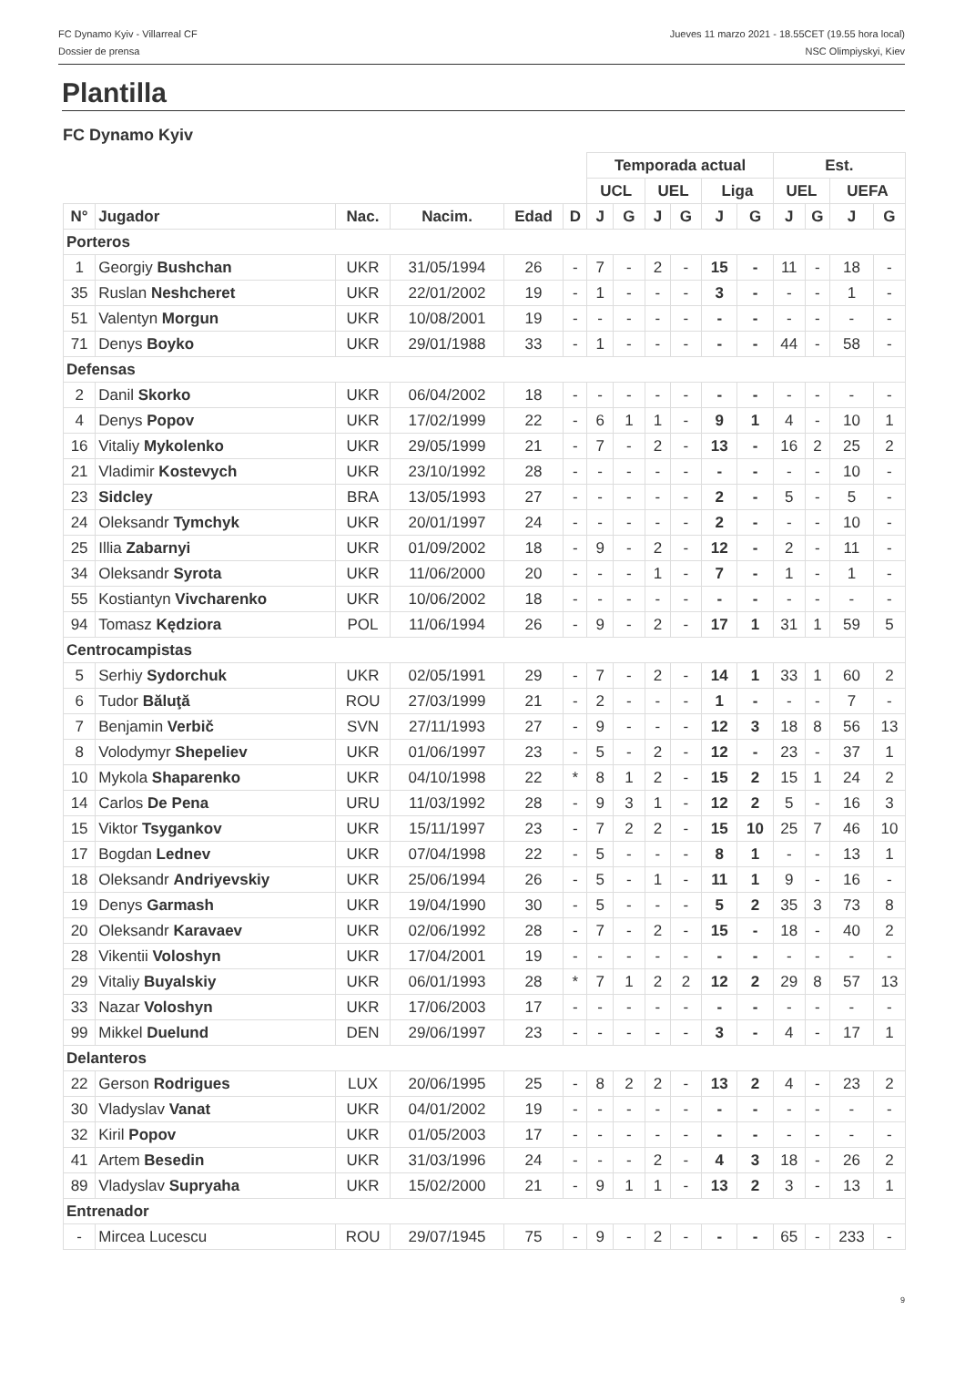FC Dynamo Kyiv - Villarreal CF
Dossier de prensa
Jueves 11 marzo 2021 - 18.55CET (19.55 hora local)
NSC Olimpiyskyi, Kiev
Plantilla
FC Dynamo Kyiv
| | | | | | | Temporada actual | | | | | | Est. | | | |
| | | | | | | UCL | | UEL | | Liga | | UEL | | UEFA | |
| N° | Jugador | Nac. | Nacim. | Edad | D | J | G | J | G | J | G | J | G | J | G |
| Porteros | | | | | | | | | | | | | | | |
| 1 | Georgiy Bushchan | UKR | 31/05/1994 | 26 | - | 7 | - | 2 | - | 15 | - | 11 | - | 18 | - |
| 35 | Ruslan Neshcheret | UKR | 22/01/2002 | 19 | - | 1 | - | - | - | 3 | - | - | - | 1 | - |
| 51 | Valentyn Morgun | UKR | 10/08/2001 | 19 | - | - | - | - | - | - | - | - | - | - | - |
| 71 | Denys Boyko | UKR | 29/01/1988 | 33 | - | 1 | - | - | - | - | - | 44 | - | 58 | - |
| Defensas | | | | | | | | | | | | | | | |
| 2 | Danil Skorko | UKR | 06/04/2002 | 18 | - | - | - | - | - | - | - | - | - | - | - |
| 4 | Denys Popov | UKR | 17/02/1999 | 22 | - | 6 | 1 | 1 | - | 9 | 1 | 4 | - | 10 | 1 |
| 16 | Vitaliy Mykolenko | UKR | 29/05/1999 | 21 | - | 7 | - | 2 | - | 13 | - | 16 | 2 | 25 | 2 |
| 21 | Vladimir Kostevych | UKR | 23/10/1992 | 28 | - | - | - | - | - | - | - | - | - | 10 | - |
| 23 | Sidcley | BRA | 13/05/1993 | 27 | - | - | - | - | - | 2 | - | 5 | - | 5 | - |
| 24 | Oleksandr Tymchyk | UKR | 20/01/1997 | 24 | - | - | - | - | - | 2 | - | - | - | 10 | - |
| 25 | Illia Zabarnyi | UKR | 01/09/2002 | 18 | - | 9 | - | 2 | - | 12 | - | 2 | - | 11 | - |
| 34 | Oleksandr Syrota | UKR | 11/06/2000 | 20 | - | - | - | 1 | - | 7 | - | 1 | - | 1 | - |
| 55 | Kostiantyn Vivcharenko | UKR | 10/06/2002 | 18 | - | - | - | - | - | - | - | - | - | - | - |
| 94 | Tomasz Kędziora | POL | 11/06/1994 | 26 | - | 9 | - | 2 | - | 17 | 1 | 31 | 1 | 59 | 5 |
| Centrocampistas | | | | | | | | | | | | | | | |
| 5 | Serhiy Sydorchuk | UKR | 02/05/1991 | 29 | - | 7 | - | 2 | - | 14 | 1 | 33 | 1 | 60 | 2 |
| 6 | Tudor Băluţă | ROU | 27/03/1999 | 21 | - | 2 | - | - | - | 1 | - | - | - | 7 | - |
| 7 | Benjamin Verbič | SVN | 27/11/1993 | 27 | - | 9 | - | - | - | 12 | 3 | 18 | 8 | 56 | 13 |
| 8 | Volodymyr Shepeliev | UKR | 01/06/1997 | 23 | - | 5 | - | 2 | - | 12 | - | 23 | - | 37 | 1 |
| 10 | Mykola Shaparenko | UKR | 04/10/1998 | 22 | * | 8 | 1 | 2 | - | 15 | 2 | 15 | 1 | 24 | 2 |
| 14 | Carlos De Pena | URU | 11/03/1992 | 28 | - | 9 | 3 | 1 | - | 12 | 2 | 5 | - | 16 | 3 |
| 15 | Viktor Tsygankov | UKR | 15/11/1997 | 23 | - | 7 | 2 | 2 | - | 15 | 10 | 25 | 7 | 46 | 10 |
| 17 | Bogdan Lednev | UKR | 07/04/1998 | 22 | - | 5 | - | - | - | 8 | 1 | - | - | 13 | 1 |
| 18 | Oleksandr Andriyevskiy | UKR | 25/06/1994 | 26 | - | 5 | - | 1 | - | 11 | 1 | 9 | - | 16 | - |
| 19 | Denys Garmash | UKR | 19/04/1990 | 30 | - | 5 | - | - | - | 5 | 2 | 35 | 3 | 73 | 8 |
| 20 | Oleksandr Karavaev | UKR | 02/06/1992 | 28 | - | 7 | - | 2 | - | 15 | - | 18 | - | 40 | 2 |
| 28 | Vikentii Voloshyn | UKR | 17/04/2001 | 19 | - | - | - | - | - | - | - | - | - | - | - |
| 29 | Vitaliy Buyalskiy | UKR | 06/01/1993 | 28 | * | 7 | 1 | 2 | 2 | 12 | 2 | 29 | 8 | 57 | 13 |
| 33 | Nazar Voloshyn | UKR | 17/06/2003 | 17 | - | - | - | - | - | - | - | - | - | - | - |
| 99 | Mikkel Duelund | DEN | 29/06/1997 | 23 | - | - | - | - | - | 3 | - | 4 | - | 17 | 1 |
| Delanteros | | | | | | | | | | | | | | | |
| 22 | Gerson Rodrigues | LUX | 20/06/1995 | 25 | - | 8 | 2 | 2 | - | 13 | 2 | 4 | - | 23 | 2 |
| 30 | Vladyslav Vanat | UKR | 04/01/2002 | 19 | - | - | - | - | - | - | - | - | - | - | - |
| 32 | Kiril Popov | UKR | 01/05/2003 | 17 | - | - | - | - | - | - | - | - | - | - | - |
| 41 | Artem Besedin | UKR | 31/03/1996 | 24 | - | - | - | 2 | - | 4 | 3 | 18 | - | 26 | 2 |
| 89 | Vladyslav Supryaha | UKR | 15/02/2000 | 21 | - | 9 | 1 | 1 | - | 13 | 2 | 3 | - | 13 | 1 |
| Entrenador | | | | | | | | | | | | | | | |
| - | Mircea Lucescu | ROU | 29/07/1945 | 75 | - | 9 | - | 2 | - | - | - | 65 | - | 233 | - |
9